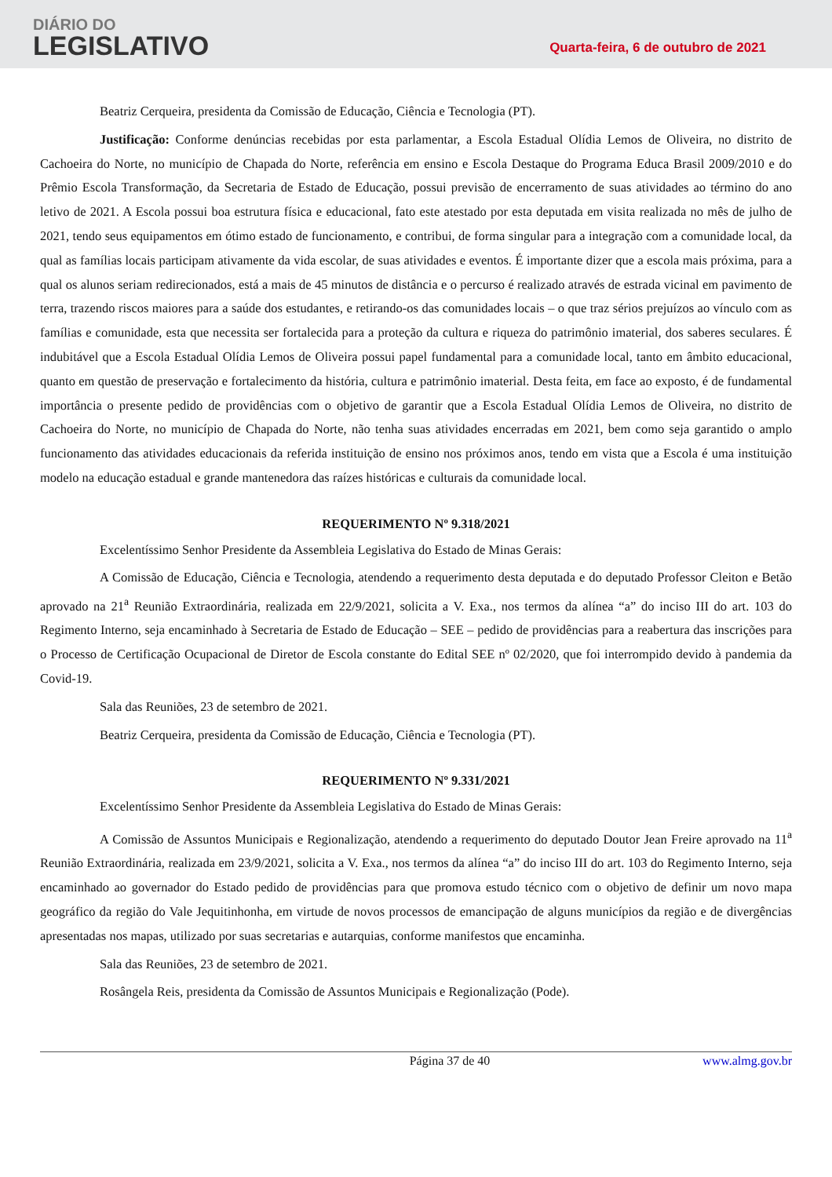DIÁRIO DO
LEGISLATIVO
Quarta-feira, 6 de outubro de 2021
Beatriz Cerqueira, presidenta da Comissão de Educação, Ciência e Tecnologia (PT).
Justificação: Conforme denúncias recebidas por esta parlamentar, a Escola Estadual Olídia Lemos de Oliveira, no distrito de Cachoeira do Norte, no município de Chapada do Norte, referência em ensino e Escola Destaque do Programa Educa Brasil 2009/2010 e do Prêmio Escola Transformação, da Secretaria de Estado de Educação, possui previsão de encerramento de suas atividades ao término do ano letivo de 2021. A Escola possui boa estrutura física e educacional, fato este atestado por esta deputada em visita realizada no mês de julho de 2021, tendo seus equipamentos em ótimo estado de funcionamento, e contribui, de forma singular para a integração com a comunidade local, da qual as famílias locais participam ativamente da vida escolar, de suas atividades e eventos. É importante dizer que a escola mais próxima, para a qual os alunos seriam redirecionados, está a mais de 45 minutos de distância e o percurso é realizado através de estrada vicinal em pavimento de terra, trazendo riscos maiores para a saúde dos estudantes, e retirando-os das comunidades locais – o que traz sérios prejuízos ao vínculo com as famílias e comunidade, esta que necessita ser fortalecida para a proteção da cultura e riqueza do patrimônio imaterial, dos saberes seculares. É indubitável que a Escola Estadual Olídia Lemos de Oliveira possui papel fundamental para a comunidade local, tanto em âmbito educacional, quanto em questão de preservação e fortalecimento da história, cultura e patrimônio imaterial. Desta feita, em face ao exposto, é de fundamental importância o presente pedido de providências com o objetivo de garantir que a Escola Estadual Olídia Lemos de Oliveira, no distrito de Cachoeira do Norte, no município de Chapada do Norte, não tenha suas atividades encerradas em 2021, bem como seja garantido o amplo funcionamento das atividades educacionais da referida instituição de ensino nos próximos anos, tendo em vista que a Escola é uma instituição modelo na educação estadual e grande mantenedora das raízes históricas e culturais da comunidade local.
REQUERIMENTO Nº 9.318/2021
Excelentíssimo Senhor Presidente da Assembleia Legislativa do Estado de Minas Gerais:
A Comissão de Educação, Ciência e Tecnologia, atendendo a requerimento desta deputada e do deputado Professor Cleiton e Betão aprovado na 21<sup>a</sup> Reunião Extraordinária, realizada em 22/9/2021, solicita a V. Exa., nos termos da alínea “a” do inciso III do art. 103 do Regimento Interno, seja encaminhado à Secretaria de Estado de Educação – SEE – pedido de providências para a reabertura das inscrições para o Processo de Certificação Ocupacional de Diretor de Escola constante do Edital SEE nº 02/2020, que foi interrompido devido à pandemia da Covid-19.
Sala das Reuniões, 23 de setembro de 2021.
Beatriz Cerqueira, presidenta da Comissão de Educação, Ciência e Tecnologia (PT).
REQUERIMENTO Nº 9.331/2021
Excelentíssimo Senhor Presidente da Assembleia Legislativa do Estado de Minas Gerais:
A Comissão de Assuntos Municipais e Regionalização, atendendo a requerimento do deputado Doutor Jean Freire aprovado na 11<sup>a</sup> Reunião Extraordinária, realizada em 23/9/2021, solicita a V. Exa., nos termos da alínea “a” do inciso III do art. 103 do Regimento Interno, seja encaminhado ao governador do Estado pedido de providências para que promova estudo técnico com o objetivo de definir um novo mapa geográfico da região do Vale Jequitinhonha, em virtude de novos processos de emancipação de alguns municípios da região e de divergências apresentadas nos mapas, utilizado por suas secretarias e autarquias, conforme manifestos que encaminha.
Sala das Reuniões, 23 de setembro de 2021.
Rosângela Reis, presidenta da Comissão de Assuntos Municipais e Regionalização (Pode).
Página 37 de 40 www.almg.gov.br